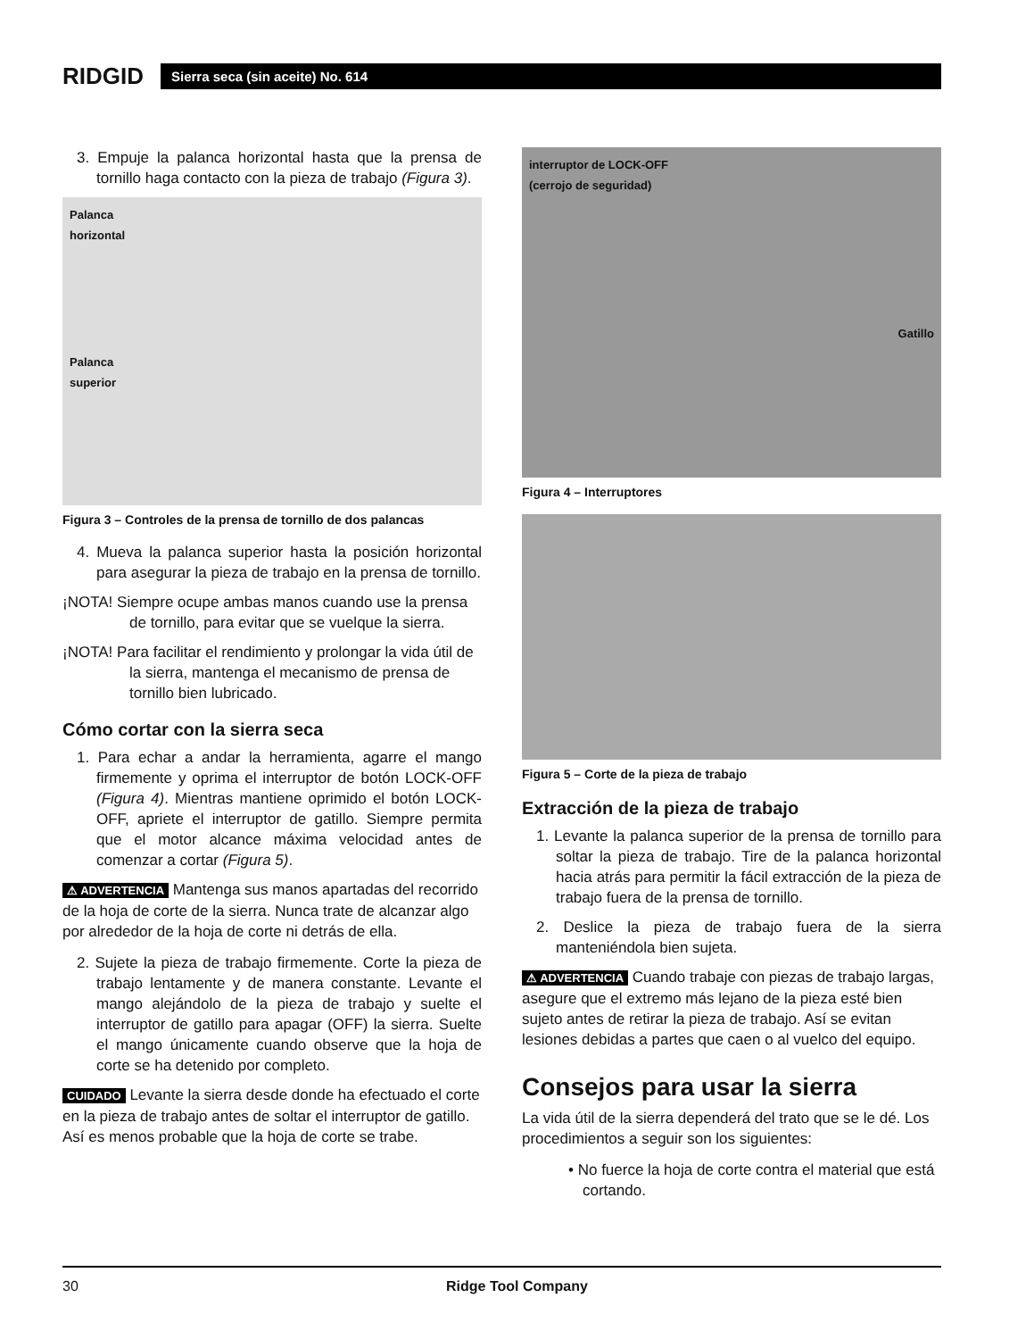RIDGID
Sierra seca (sin aceite) No. 614
3. Empuje la palanca horizontal hasta que la prensa de tornillo haga contacto con la pieza de trabajo (Figura 3).
Palanca
horizontal
Palanca
superior
Figura 3 – Controles de la prensa de tornillo de dos palancas
4. Mueva la palanca superior hasta la posición horizontal para asegurar la pieza de trabajo en la prensa de tornillo.
¡NOTA! Siempre ocupe ambas manos cuando use la prensa de tornillo, para evitar que se vuelque la sierra.
¡NOTA! Para facilitar el rendimiento y prolongar la vida útil de la sierra, mantenga el mecanismo de prensa de tornillo bien lubricado.
Cómo cortar con la sierra seca
1. Para echar a andar la herramienta, agarre el mango firmemente y oprima el interruptor de botón LOCK-OFF (Figura 4). Mientras mantiene oprimido el botón LOCK-OFF, apriete el interruptor de gatillo. Siempre permita que el motor alcance máxima velocidad antes de comenzar a cortar (Figura 5).
⚠ ADVERTENCIA Mantenga sus manos apartadas del recorrido de la hoja de corte de la sierra. Nunca trate de alcanzar algo por alrededor de la hoja de corte ni detrás de ella.
2. Sujete la pieza de trabajo firmemente. Corte la pieza de trabajo lentamente y de manera constante. Levante el mango alejándolo de la pieza de trabajo y suelte el interruptor de gatillo para apagar (OFF) la sierra. Suelte el mango únicamente cuando observe que la hoja de corte se ha detenido por completo.
CUIDADO Levante la sierra desde donde ha efectuado el corte en la pieza de trabajo antes de soltar el interruptor de gatillo. Así es menos probable que la hoja de corte se trabe.
interruptor de LOCK-OFF
(cerrojo de seguridad)
Gatillo
Figura 4 – Interruptores
Figura 5 – Corte de la pieza de trabajo
Extracción de la pieza de trabajo
1. Levante la palanca superior de la prensa de tornillo para soltar la pieza de trabajo. Tire de la palanca horizontal hacia atrás para permitir la fácil extracción de la pieza de trabajo fuera de la prensa de tornillo.
2. Deslice la pieza de trabajo fuera de la sierra manteniéndola bien sujeta.
⚠ ADVERTENCIA Cuando trabaje con piezas de trabajo largas, asegure que el extremo más lejano de la pieza esté bien sujeto antes de retirar la pieza de trabajo. Así se evitan lesiones debidas a partes que caen o al vuelco del equipo.
Consejos para usar la sierra
La vida útil de la sierra dependerá del trato que se le dé. Los procedimientos a seguir son los siguientes:
• No fuerce la hoja de corte contra el material que está cortando.
30 Ridge Tool Company